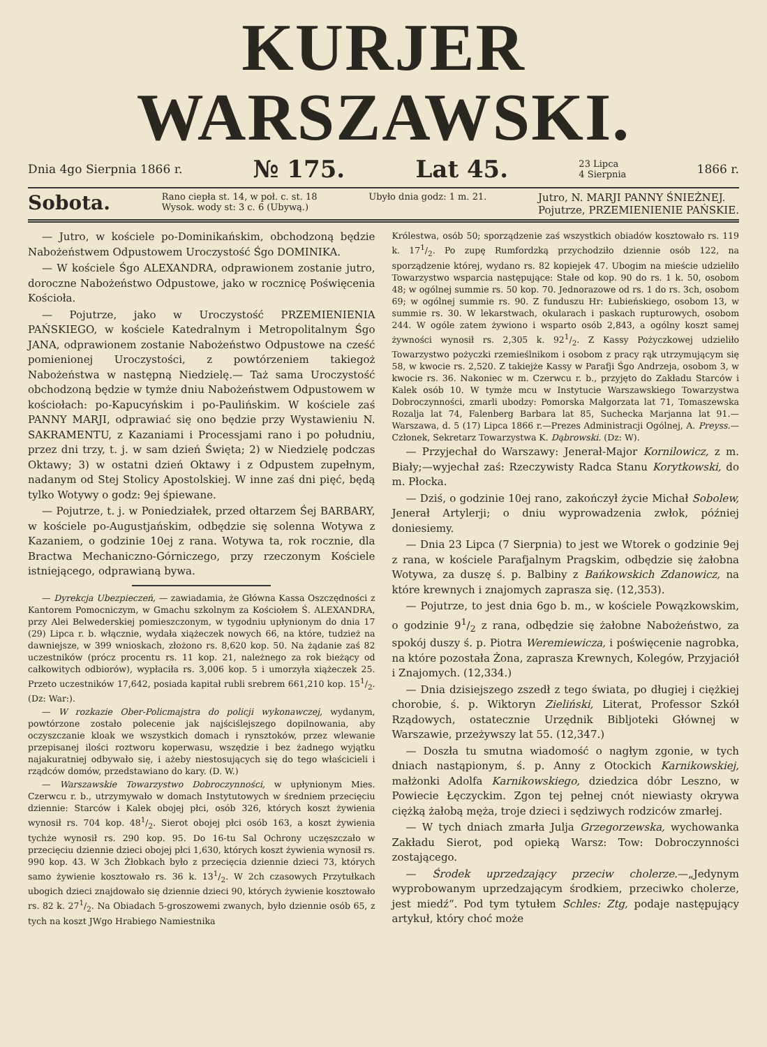KURJER WARSZAWSKI.
Dnia 4go Sierpnia 1866 r. № 175. Lat 45. 23 Lipca
4 Sierpnia 1866 r.
Sobota. Rano ciepła st. 14, w poł. c. st. 18
Wysok. wody st: 3 c. 6 (Ubywą.) Ubyło dnia godz: 1 m. 21. Jutro, N. MARJI PANNY ŚNIEŻNEJ.
Pojutrze, PRZEMIENIENIE PAŃSKIE.
— Jutro, w kościele po-Dominikańskim, obchodzoną będzie Nabożeństwem Odpustowem Uroczystość Śgo DOMINIKA.
— W kościele Śgo ALEXANDRA, odprawionem zostanie jutro, doroczne Nabożeństwo Odpustowe, jako w rocznicę Poświęcenia Kościoła.
— Pojutrze, jako w Uroczystość PRZEMIENIENIA PAŃSKIEGO, w kościele Katedralnym i Metropolitalnym Śgo JANA, odprawionem zostanie Nabożeństwo Odpustowe na cześć pomienionej Uroczystości, z powtórzeniem takiegoż Nabożeństwa w następną Niedzielę.— Taż sama Uroczystość obchodzoną będzie w tymże dniu Nabożeństwem Odpustowem w kościołach: po-Kapucyńskim i po-Paulińskim. W kościele zaś PANNY MARJI, odprawiać się ono będzie przy Wystawieniu N. SAKRAMENTU, z Kazaniami i Processjami rano i po południu, przez dni trzy, t. j. w sam dzień Święta; 2) w Niedzielę podczas Oktawy; 3) w ostatni dzień Oktawy i z Odpustem zupełnym, nadanym od Stej Stolicy Apostolskiej. W inne zaś dni pięć, będą tylko Wotywy o godz: 9ej śpiewane.
— Pojutrze, t. j. w Poniedziałek, przed ołtarzem Śej BARBARY, w kościele po-Augustjańskim, odbędzie się solenna Wotywa z Kazaniem, o godzinie 10ej z rana. Wotywa ta, rok rocznie, dla Bractwa Mechaniczno-Górniczego, przy rzeczonym Kościele istniejącego, odprawianą bywa.
— Dyrekcja Ubezpieczeń, — zawiadamia, że Główna Kassa Oszczędności z Kantorem Pomocniczym, w Gmachu szkolnym za Kościołem Ś. ALEXANDRA, przy Alei Belwederskiej pomieszczonym, w tygodniu upłynionym do dnia 17 (29) Lipca r. b. włącznie, wydała xiążeczek nowych 66, na które, tudzież na dawniejsze, w 399 wnioskach, złożono rs. 8,620 kop. 50. Na żądanie zaś 82 uczestników (prócz procentu rs. 11 kop. 21, należnego za rok bieżący od całkowitych odbiorów), wypłaciła rs. 3,006 kop. 5 i umorzyła xiążeczek 25. Przeto uczestników 17,642, posiada kapitał rubli srebrem 661,210 kop. 151/2. (Dz: War:).
— W rozkazie Ober-Policmajstra do policji wykonawczej, wydanym, powtórzone zostało polecenie jak najściślejszego dopilnowania, aby oczyszczanie kloak we wszystkich domach i rynsztoków, przez wlewanie przepisanej ilości roztworu koperwasu, wszędzie i bez żadnego wyjątku najakuratniej odbywało się, i ażeby niestosujących się do tego właścicieli i rządców domów, przedstawiano do kary. (D. W.)
— Warszawskie Towarzystwo Dobroczynności, w upłynionym Mies. Czerwcu r. b., utrzymywało w domach Instytutowych w średniem przecięciu dziennie: Starców i Kalek obojej płci, osób 326, których koszt żywienia wynosił rs. 704 kop. 481/2. Sierot obojej płci osób 163, a koszt żywienia tychże wynosił rs. 290 kop. 95. Do 16-tu Sal Ochrony uczęszczało w przecięciu dziennie dzieci obojej płci 1,630, których koszt żywienia wynosił rs. 990 kop. 43. W 3ch Żłobkach było z przecięcia dziennie dzieci 73, których samo żywienie kosztowało rs. 36 k. 131/2. W 2ch czasowych Przytułkach ubogich dzieci znajdowało się dziennie dzieci 90, których żywienie kosztowało rs. 82 k. 271/2. Na Obiadach 5-groszowemi zwanych, było dziennie osób 65, z tych na koszt JWgo Hrabiego Namiestnika
Królestwa, osób 50; sporządzenie zaś wszystkich obiadów kosztowało rs. 119 k. 171/2. Po zupę Rumfordzką przychodziło dziennie osób 122, na sporządzenie której, wydano rs. 82 kopiejek 47. Ubogim na mieście udzieliło Towarzystwo wsparcia następujące: Stałe od kop. 90 do rs. 1 k. 50, osobom 48; w ogólnej summie rs. 50 kop. 70. Jednorazowe od rs. 1 do rs. 3ch, osobom 69; w ogólnej summie rs. 90. Z funduszu Hr: Łubieńskiego, osobom 13, w summie rs. 30. W lekarstwach, okularach i paskach rupturowych, osobom 244. W ogóle zatem żywiono i wsparto osób 2,843, a ogólny koszt samej żywności wynosił rs. 2,305 k. 921/2. Z Kassy Pożyczkowej udzieliło Towarzystwo pożyczki rzemieślnikom i osobom z pracy rąk utrzymującym się 58, w kwocie rs. 2,520. Z takiejże Kassy w Parafji Śgo Andrzeja, osobom 3, w kwocie rs. 36. Nakoniec w m. Czerwcu r. b., przyjęto do Zakładu Starców i Kalek osób 10. W tymże mcu w Instytucie Warszawskiego Towarzystwa Dobroczynności, zmarli ubodzy: Pomorska Małgorzata lat 71, Tomaszewska Rozalja lat 74, Falenberg Barbara lat 85, Suchecka Marjanna lat 91.—Warszawa, d. 5 (17) Lipca 1866 r.—Prezes Administracji Ogólnej, A. Preyss.—Członek, Sekretarz Towarzystwa K. Dąbrowski. (Dz: W).
— Przyjechał do Warszawy: Jenerał-Major Kornilowicz, z m. Biały;—wyjechał zaś: Rzeczywisty Radca Stanu Korytkowski, do m. Płocka.
— Dziś, o godzinie 10ej rano, zakończył życie Michał Sobolew, Jenerał Artylerji; o dniu wyprowadzenia zwłok, później doniesiemy.
— Dnia 23 Lipca (7 Sierpnia) to jest we Wtorek o godzinie 9ej z rana, w kościele Parafjalnym Pragskim, odbędzie się żałobna Wotywa, za duszę ś. p. Balbiny z Bańkowskich Zdanowicz, na które krewnych i znajomych zaprasza się. (12,353).
— Pojutrze, to jest dnia 6go b. m., w kościele Powązkowskim, o godzinie 91/2 z rana, odbędzie się żałobne Nabożeństwo, za spokój duszy ś. p. Piotra Weremiewicza, i poświęcenie nagrobka, na które pozostała Żona, zaprasza Krewnych, Kolegów, Przyjaciół i Znajomych. (12,334.)
— Dnia dzisiejszego zszedł z tego świata, po długiej i ciężkiej chorobie, ś. p. Wiktoryn Zieliński, Literat, Professor Szkół Rządowych, ostatecznie Urzędnik Bibljoteki Głównej w Warszawie, przeżywszy lat 55. (12,347.)
— Doszła tu smutna wiadomość o nagłym zgonie, w tych dniach nastąpionym, ś. p. Anny z Otockich Karnikowskiej, małżonki Adolfa Karnikowskiego, dziedzica dóbr Leszno, w Powiecie Łęczyckim. Zgon tej pełnej cnót niewiasty okrywa ciężką żałobą męża, troje dzieci i sędziwych rodziców zmarłej.
— W tych dniach zmarła Julja Grzegorzewska, wychowanka Zakładu Sierot, pod opieką Warsz: Tow: Dobroczynności zostającego.
— Środek uprzedzający przeciw cholerze.—„Jedynym wyprobowanym uprzedzającym środkiem, przeciwko cholerze, jest miedź“. Pod tym tytułem Schles: Ztg, podaje następujący artykuł, który choć może